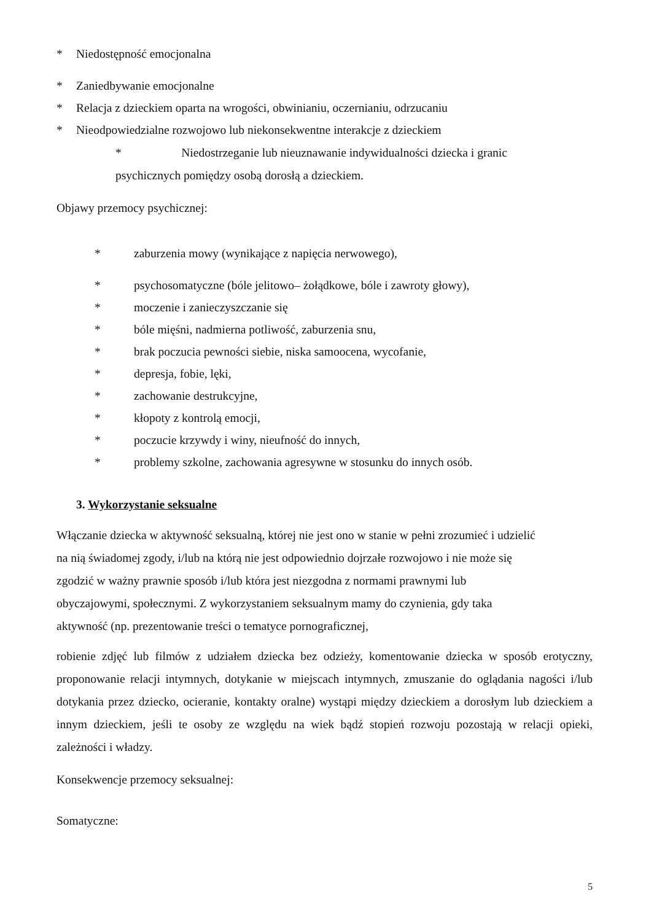* Niedostępność emocjonalna
* Zaniedbywanie emocjonalne
* Relacja z dzieckiem oparta na wrogości, obwinianiu, oczernianiu, odrzucaniu
* Nieodpowiedzialne rozwojowo lub niekonsekwentne interakcje z dzieckiem
* Niedostrzeganie lub nieuznawanie indywidualności dziecka i granic
psychicznych pomiędzy osobą dorosłą a dzieckiem.
Objawy przemocy psychicznej:
* zaburzenia mowy (wynikające z napięcia nerwowego),
* psychosomatyczne (bóle jelitowo– żołądkowe, bóle i zawroty głowy),
* moczenie i zanieczyszczanie się
* bóle mięśni, nadmierna potliwość, zaburzenia snu,
* brak poczucia pewności siebie, niska samoocena, wycofanie,
* depresja, fobie, lęki,
* zachowanie destrukcyjne,
* kłopoty z kontrolą emocji,
* poczucie krzywdy i winy, nieufność do innych,
* problemy szkolne, zachowania agresywne w stosunku do innych osób.
3. Wykorzystanie seksualne
Włączanie dziecka w aktywność seksualną, której nie jest ono w stanie w pełni zrozumieć i udzielić
na nią świadomej zgody, i/lub na którą nie jest odpowiednio dojrzałe rozwojowo i nie może się
zgodzić w ważny prawnie sposób i/lub która jest niezgodna z normami prawnymi lub
obyczajowymi, społecznymi. Z wykorzystaniem seksualnym mamy do czynienia, gdy taka
aktywność (np. prezentowanie treści o tematyce pornograficznej,
robienie zdjęć lub filmów z udziałem dziecka bez odzieży, komentowanie dziecka w sposób erotyczny, proponowanie relacji intymnych, dotykanie w miejscach intymnych, zmuszanie do oglądania nagości i/lub dotykania przez dziecko, ocieranie, kontakty oralne) wystąpi między dzieckiem a dorosłym lub dzieckiem a innym dzieckiem, jeśli te osoby ze względu na wiek bądź stopień rozwoju pozostają w relacji opieki, zależności i władzy.
Konsekwencje przemocy seksualnej:
Somatyczne:
5